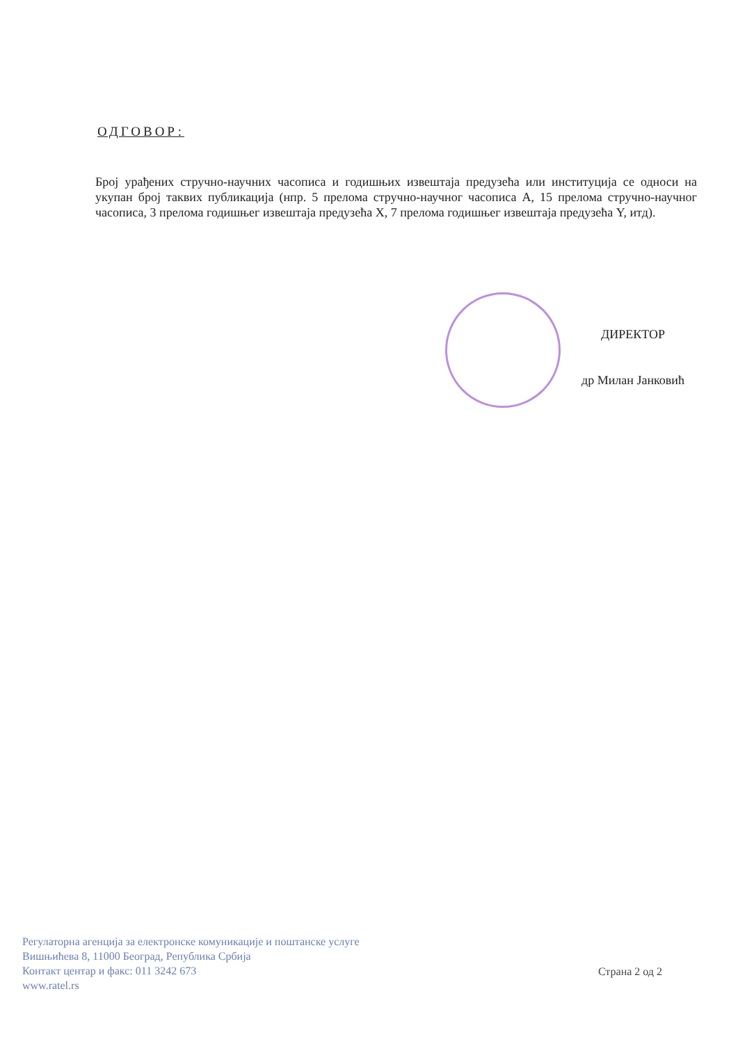ОДГОВОР:
Број урађених стручно-научних часописа и годишњих извештаја предузећа или институција се односи на укупан број таквих публикација (нпр. 5 прелома стручно-научног часописа А, 15 прелома стручно-научног часописа, 3 прелома годишњег извештаја предузећа X, 7 прелома годишњег извештаја предузећа Y, итд).
ДИРЕКТОР
др Милан Јанковић
Регулаторна агенција за електронске комуникације и поштанске услуге
Вишњићева 8, 11000 Београд, Република Србија
Контакт центар и факс: 011 3242 673
www.ratel.rs
Страна 2 од 2